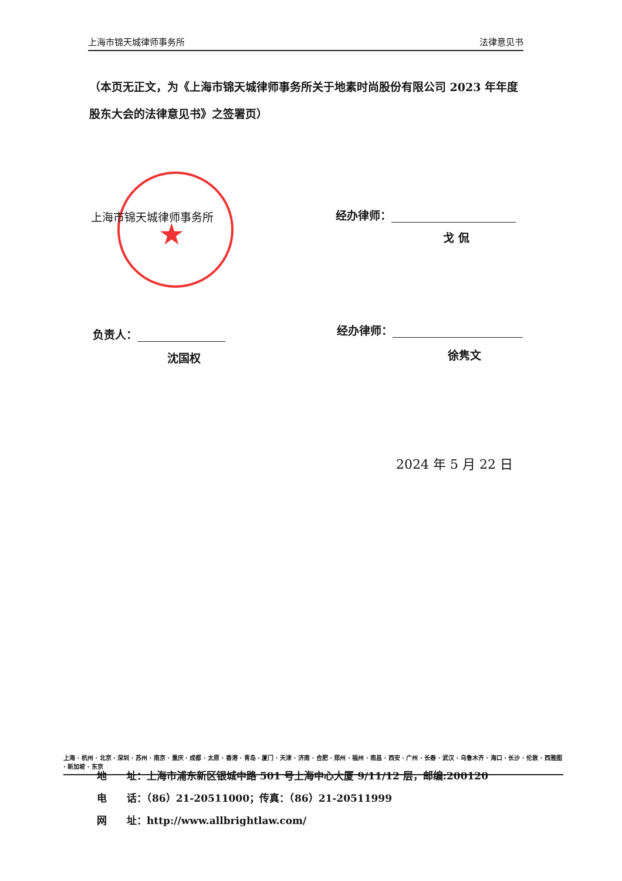上海市锦天城律师事务所 法律意见书
（本页无正文，为《上海市锦天城律师事务所关于地素时尚股份有限公司 2023 年年度股东大会的法律意见书》之签署页）
★
上海市锦天城律师事务所 经办律师：
戈 侃
负责人：
沈国权
经办律师：
徐隽文
2024 年 5 月 22 日
上海 · 杭州 · 北京 · 深圳 · 苏州 · 南京 · 重庆 · 成都 · 太原 · 香港 · 青岛 · 厦门 · 天津 · 济南 · 合肥 · 郑州 · 福州 · 南昌 · 西安 · 广州 · 长春 · 武汉 · 乌鲁木齐 · 海口 · 长沙 · 伦敦 · 西雅图 · 新加坡 · 东京
地　　址：上海市浦东新区银城中路 501 号上海中心大厦 9/11/12 层，邮编:200120
电　　话：（86）21-20511000；传真：（86）21-20511999
网　　址：http://www.allbrightlaw.com/